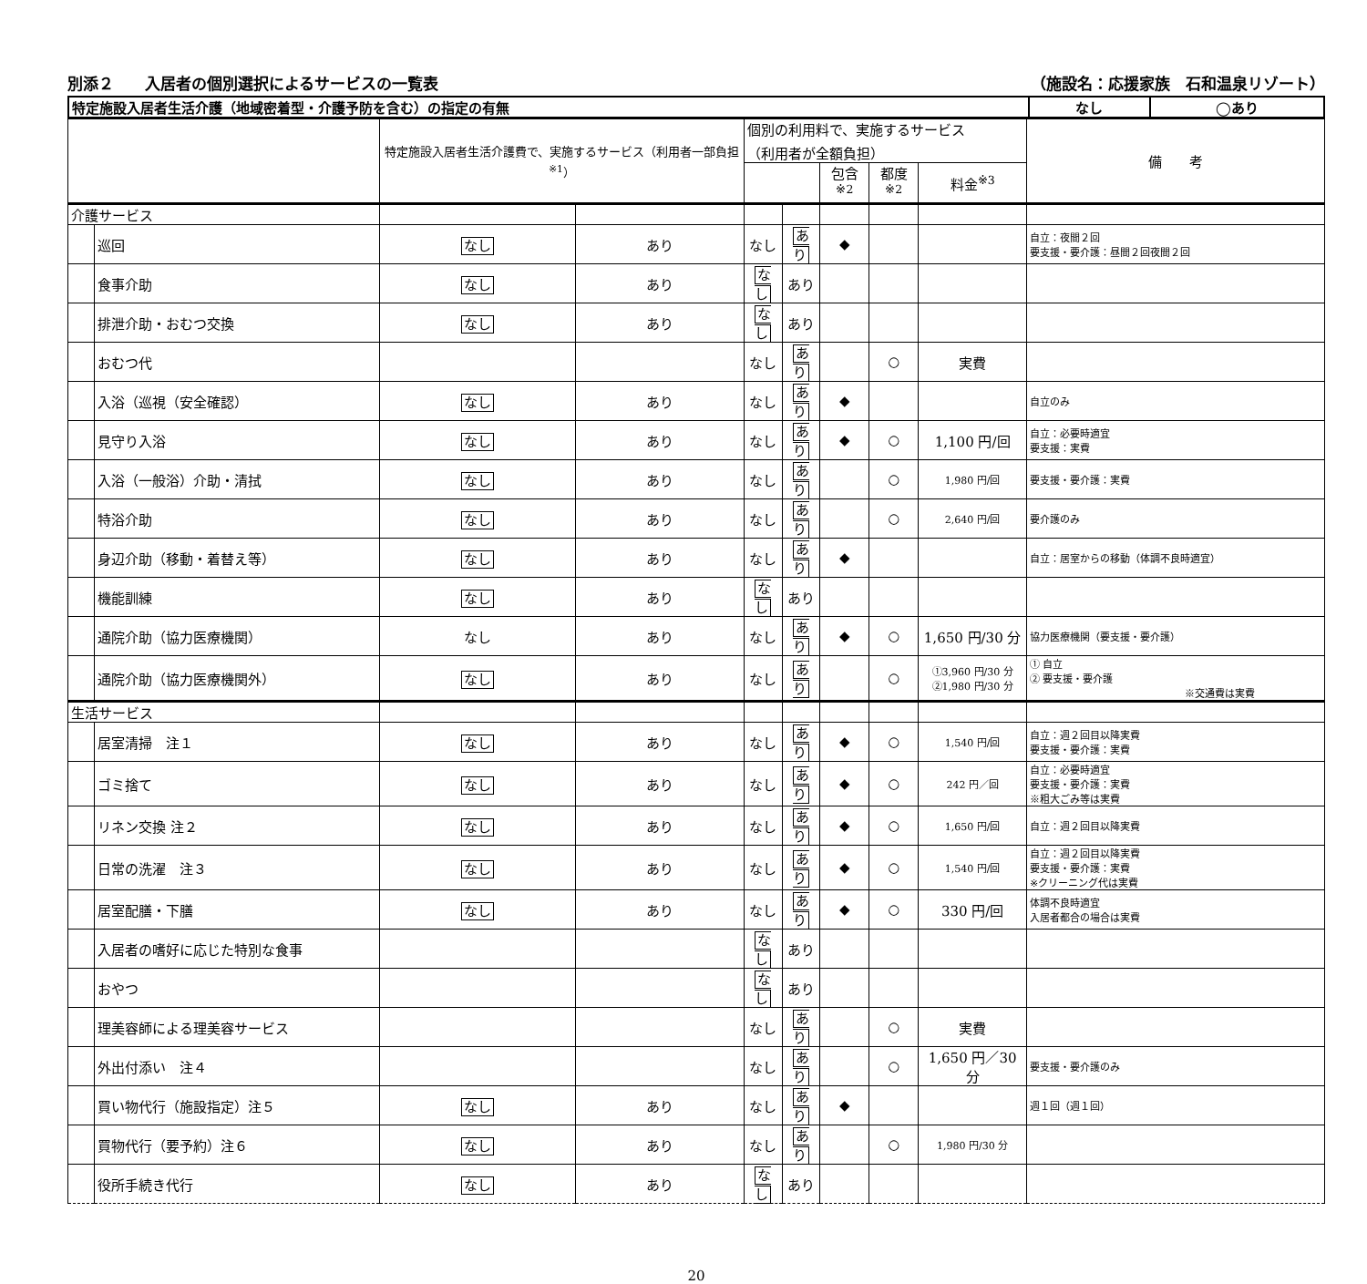別添２　　入居者の個別選択によるサービスの一覧表 （施設名：応援家族　石和温泉リゾート）
| 特定施設入居者生活介護（地域密着型・介護予防を含む）の指定の有無 | なし | ◯あり |
| | | 特定施設入居者生活介護費で、実施するサービス（利用者一部負担<sup>※1</sup>） | | 個別の利用料で、実施するサービス （利用者が全額負担） | | | | | 備 考 |
| --- | --- | --- | --- | --- | --- | --- | --- | --- | --- |
| | | | | | | 包含<sup>※2</sup> | 都度<sup>※2</sup> | 料金<sup>※3</sup> | |
| 介護サービス | | | | | | | | | |
| | 巡回 | なし | あり | なし | あり | ◆ | | | 自立：夜間２回 要支援・要介護：昼間２回夜間２回 |
| | 食事介助 | なし | あり | なし | あり | | | | |
| | 排泄介助・おむつ交換 | なし | あり | なし | あり | | | | |
| | おむつ代 | | | なし | あり | | ○ | 実費 | |
| | 入浴（巡視（安全確認） | なし | あり | なし | あり | ◆ | | | 自立のみ |
| | 見守り入浴 | なし | あり | なし | あり | ◆ | ○ | 1,100 円/回 | 自立：必要時適宜 要支援：実費 |
| | 入浴（一般浴）介助・清拭 | なし | あり | なし | あり | | ○ | 1,980 円/回 | 要支援・要介護：実費 |
| | 特浴介助 | なし | あり | なし | あり | | ○ | 2,640 円/回 | 要介護のみ |
| | 身辺介助（移動・着替え等） | なし | あり | なし | あり | ◆ | | | 自立：居室からの移動（体調不良時適宜） |
| | 機能訓練 | なし | あり | なし | あり | | | | |
| | 通院介助（協力医療機関） | なし | あり | なし | あり | ◆ | ○ | 1,650 円/30 分 | 協力医療機関（要支援・要介護） |
| | 通院介助（協力医療機関外） | なし | あり | なし | あり | | ○ | ①3,960 円/30 分 ②1,980 円/30 分 | ① 自立 ② 要支援・要介護 ※交通費は実費 |
| 生活サービス | | | | | | | | | |
| | 居室清掃 注１ | なし | あり | なし | あり | ◆ | ○ | 1,540 円/回 | 自立：週２回目以降実費 要支援・要介護：実費 |
| | ゴミ捨て | なし | あり | なし | あり | ◆ | ○ | 242 円／回 | 自立：必要時適宜 要支援・要介護：実費 ※粗大ごみ等は実費 |
| | リネン交換 注２ | なし | あり | なし | あり | ◆ | ○ | 1,650 円/回 | 自立：週２回目以降実費 |
| | 日常の洗濯 注３ | なし | あり | なし | あり | ◆ | ○ | 1,540 円/回 | 自立：週２回目以降実費 要支援・要介護：実費 ※クリーニング代は実費 |
| | 居室配膳・下膳 | なし | あり | なし | あり | ◆ | ○ | 330 円/回 | 体調不良時適宜 入居者都合の場合は実費 |
| | 入居者の嗜好に応じた特別な食事 | | | なし | あり | | | | |
| | おやつ | | | なし | あり | | | | |
| | 理美容師による理美容サービス | | | なし | あり | | ○ | 実費 | |
| | 外出付添い 注４ | | | なし | あり | | ○ | 1,650 円／30 分 | 要支援・要介護のみ |
| | 買い物代行（施設指定）注５ | なし | あり | なし | あり | ◆ | | | 週１回（週１回） |
| | 買物代行（要予約）注６ | なし | あり | なし | あり | | ○ | 1,980 円/30 分 | |
| | 役所手続き代行 | なし | あり | なし | あり | | | | |
20